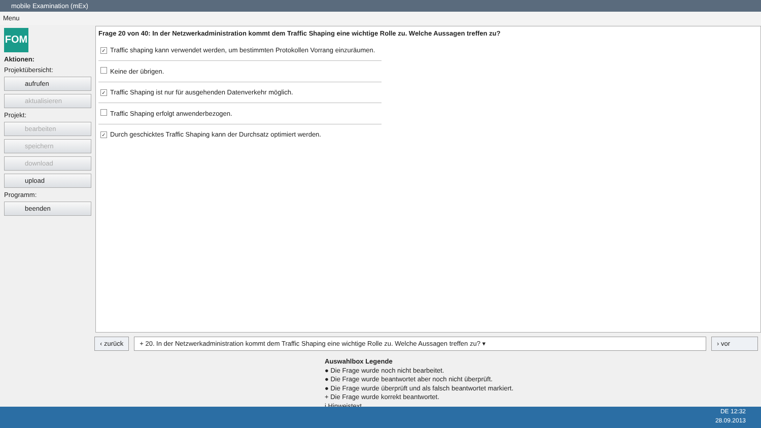mobile Examination (mEx)
Menu
FOM
Aktionen:
Projektübersicht:
aufrufen
aktualisieren
Projekt:
bearbeiten
speichern
download
upload
Programm:
beenden
Frage 20 von 40: In der Netzwerkadministration kommt dem Traffic Shaping eine wichtige Rolle zu. Welche Aussagen treffen zu?
✓ Traffic shaping kann verwendet werden, um bestimmten Protokollen Vorrang einzuräumen.
Keine der übrigen.
✓ Traffic Shaping ist nur für ausgehenden Datenverkehr möglich.
Traffic Shaping erfolgt anwenderbezogen.
✓ Durch geschicktes Traffic Shaping kann der Durchsatz optimiert werden.
‹ zurück + 20. In der Netzwerkadministration kommt dem Traffic Shaping eine wichtige Rolle zu. Welche Aussagen treffen zu? ▾
› vor
Auswahlbox Legende
● Die Frage wurde noch nicht bearbeitet.
● Die Frage wurde beantwortet aber noch nicht überprüft.
● Die Frage wurde überprüft und als falsch beantwortet markiert.
+ Die Frage wurde korrekt beantwortet.
i Hinweistext
DE 12:32
28.09.2013